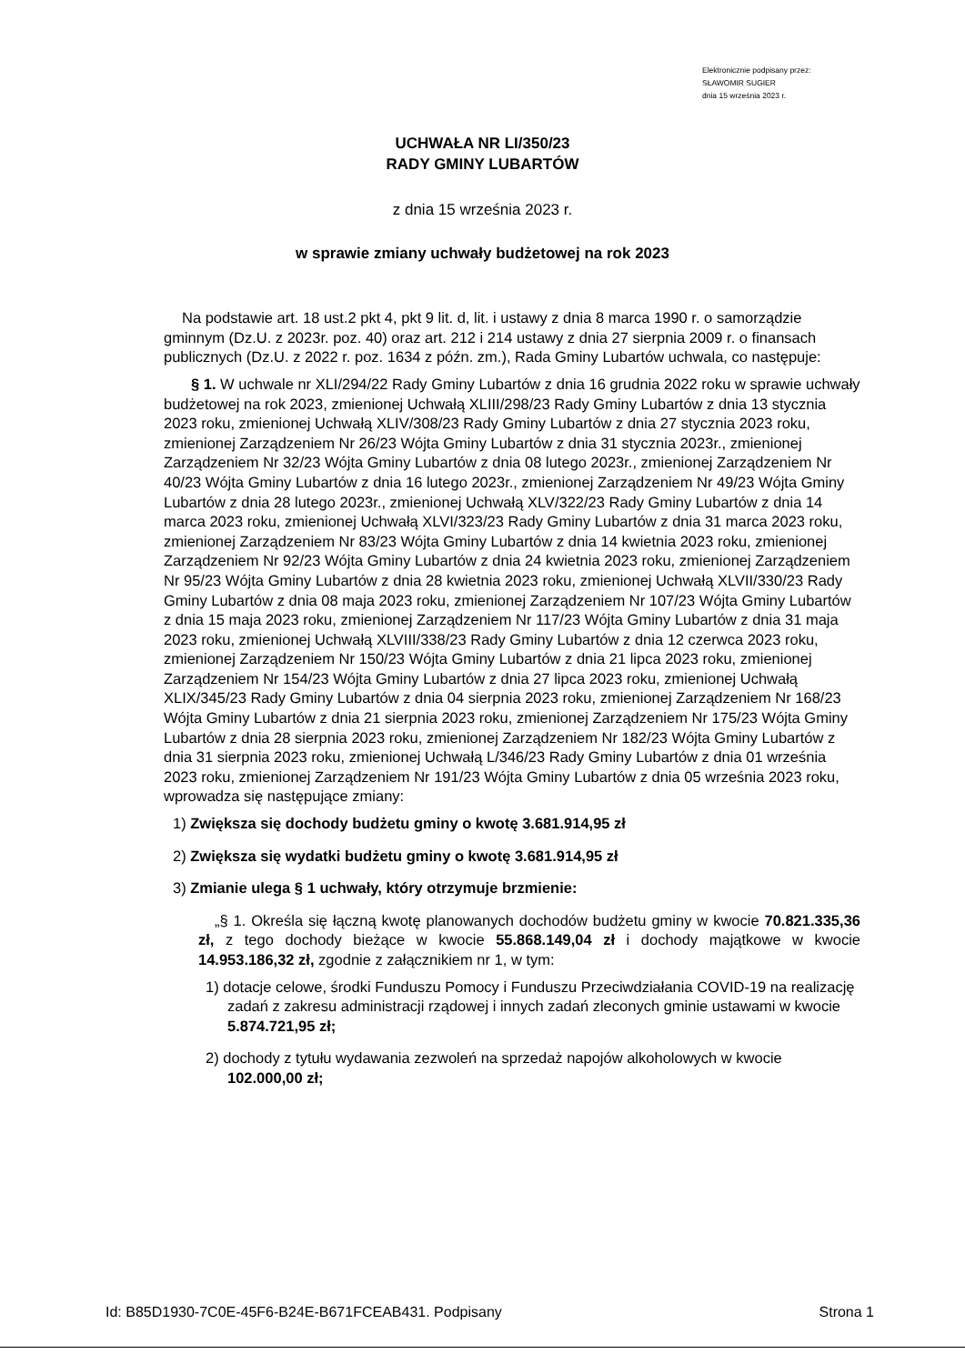Elektronicznie podpisany przez:
SŁAWOMIR SUGIER
dnia 15 września 2023 r.
UCHWAŁA NR LI/350/23
RADY GMINY LUBARTÓW
z dnia 15 września 2023 r.
w sprawie zmiany uchwały budżetowej na rok 2023
Na podstawie art. 18 ust.2 pkt 4, pkt 9 lit. d, lit. i ustawy z dnia 8 marca 1990 r. o samorządzie gminnym (Dz.U. z 2023r. poz. 40) oraz art. 212 i 214 ustawy z dnia 27 sierpnia 2009 r. o finansach publicznych (Dz.U. z 2022 r. poz. 1634 z późn. zm.), Rada Gminy Lubartów uchwala, co następuje:
§ 1. W uchwale nr XLI/294/22 Rady Gminy Lubartów z dnia 16 grudnia 2022 roku w sprawie uchwały budżetowej na rok 2023, zmienionej Uchwałą XLIII/298/23 Rady Gminy Lubartów z dnia 13 stycznia 2023 roku, zmienionej Uchwałą XLIV/308/23 Rady Gminy Lubartów z dnia 27 stycznia 2023 roku, zmienionej Zarządzeniem Nr 26/23 Wójta Gminy Lubartów z dnia 31 stycznia 2023r., zmienionej Zarządzeniem Nr 32/23 Wójta Gminy Lubartów z dnia 08 lutego 2023r., zmienionej Zarządzeniem Nr 40/23 Wójta Gminy Lubartów z dnia 16 lutego 2023r., zmienionej Zarządzeniem Nr 49/23 Wójta Gminy Lubartów z dnia 28 lutego 2023r., zmienionej Uchwałą XLV/322/23 Rady Gminy Lubartów z dnia 14 marca 2023 roku, zmienionej Uchwałą XLVI/323/23 Rady Gminy Lubartów z dnia 31 marca 2023 roku, zmienionej Zarządzeniem Nr 83/23 Wójta Gminy Lubartów z dnia 14 kwietnia 2023 roku, zmienionej Zarządzeniem Nr 92/23 Wójta Gminy Lubartów z dnia 24 kwietnia 2023 roku, zmienionej Zarządzeniem Nr 95/23 Wójta Gminy Lubartów z dnia 28 kwietnia 2023 roku, zmienionej Uchwałą XLVII/330/23 Rady Gminy Lubartów z dnia 08 maja 2023 roku, zmienionej Zarządzeniem Nr 107/23 Wójta Gminy Lubartów z dnia 15 maja 2023 roku, zmienionej Zarządzeniem Nr 117/23 Wójta Gminy Lubartów z dnia 31 maja 2023 roku, zmienionej Uchwałą XLVIII/338/23 Rady Gminy Lubartów z dnia 12 czerwca 2023 roku, zmienionej Zarządzeniem Nr 150/23 Wójta Gminy Lubartów z dnia 21 lipca 2023 roku, zmienionej Zarządzeniem Nr 154/23 Wójta Gminy Lubartów z dnia 27 lipca 2023 roku, zmienionej Uchwałą XLIX/345/23 Rady Gminy Lubartów z dnia 04 sierpnia 2023 roku, zmienionej Zarządzeniem Nr 168/23 Wójta Gminy Lubartów z dnia 21 sierpnia 2023 roku, zmienionej Zarządzeniem Nr 175/23 Wójta Gminy Lubartów z dnia 28 sierpnia 2023 roku, zmienionej Zarządzeniem Nr 182/23 Wójta Gminy Lubartów z dnia 31 sierpnia 2023 roku, zmienionej Uchwałą L/346/23 Rady Gminy Lubartów z dnia 01 września 2023 roku, zmienionej Zarządzeniem Nr 191/23 Wójta Gminy Lubartów z dnia 05 września 2023 roku, wprowadza się następujące zmiany:
1) Zwiększa się dochody budżetu gminy o kwotę 3.681.914,95 zł
2) Zwiększa się wydatki budżetu gminy o kwotę 3.681.914,95 zł
3) Zmianie ulega § 1 uchwały, który otrzymuje brzmienie:
„§ 1. Określa się łączną kwotę planowanych dochodów budżetu gminy w kwocie 70.821.335,36 zł, z tego dochody bieżące w kwocie 55.868.149,04 zł i dochody majątkowe w kwocie 14.953.186,32 zł, zgodnie z załącznikiem nr 1, w tym:
1) dotacje celowe, środki Funduszu Pomocy i Funduszu Przeciwdziałania COVID-19 na realizację zadań z zakresu administracji rządowej i innych zadań zleconych gminie ustawami w kwocie 5.874.721,95 zł;
2) dochody z tytułu wydawania zezwoleń na sprzedaż napojów alkoholowych w kwocie 102.000,00 zł;
Id: B85D1930-7C0E-45F6-B24E-B671FCEAB431. Podpisany Strona 1